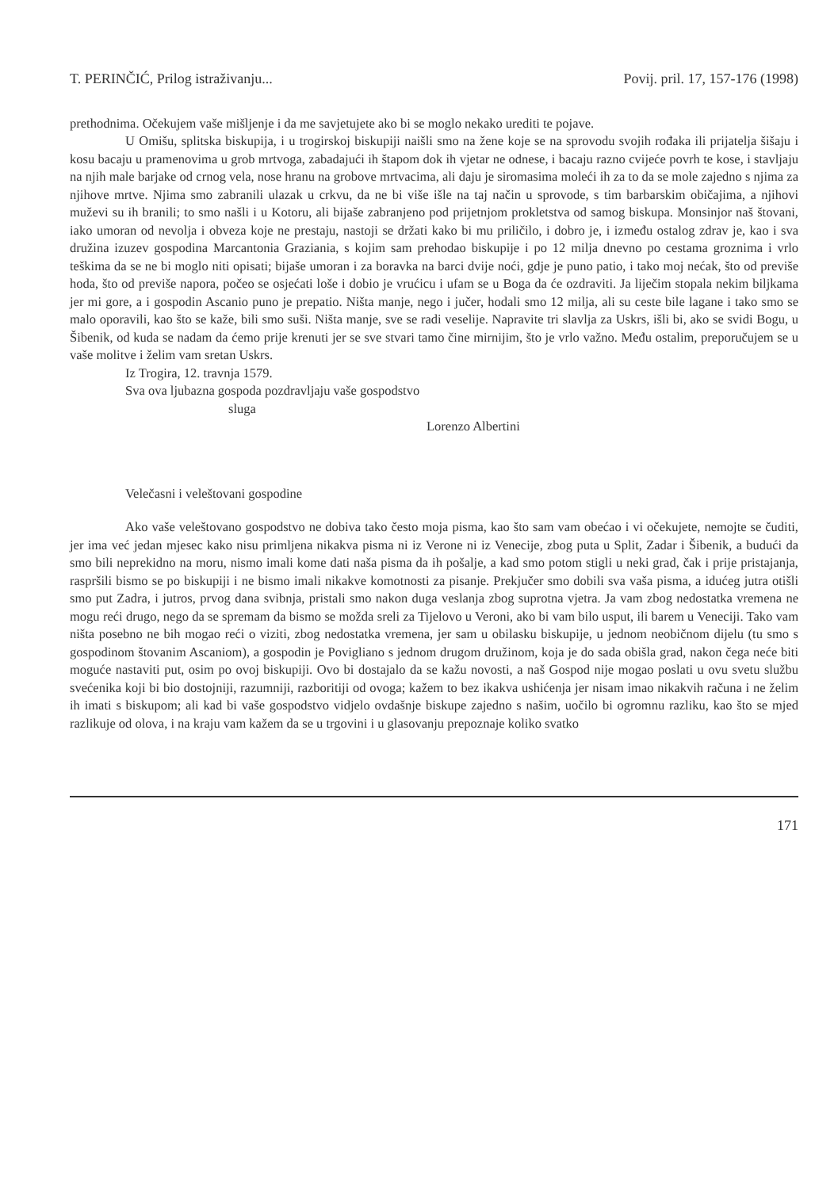T. PERINČIĆ, Prilog istraživanju... Povij. pril. 17, 157-176 (1998)
prethodnima. Očekujem vaše mišljenje i da me savjetujete ako bi se moglo nekako urediti te pojave.
U Omišu, splitska biskupija, i u trogirskoj biskupiji naišli smo na žene koje se na sprovodu svojih rođaka ili prijatelja šišaju i kosu bacaju u pramenovima u grob mrtvoga, zabadajući ih štapom dok ih vjetar ne odnese, i bacaju razno cvijeće povrh te kose, i stavljaju na njih male barjake od crnog vela, nose hranu na grobove mrtvacima, ali daju je siromasima moleći ih za to da se mole zajedno s njima za njihove mrtve. Njima smo zabranili ulazak u crkvu, da ne bi više išle na taj način u sprovode, s tim barbarskim običajima, a njihovi muževi su ih branili; to smo našli i u Kotoru, ali bijaše zabranjeno pod prijetnjom prokletstva od samog biskupa. Monsinjor naš štovani, iako umoran od nevolja i obveza koje ne prestaju, nastoji se držati kako bi mu priličilo, i dobro je, i između ostalog zdrav je, kao i sva družina izuzev gospodina Marcantonia Graziania, s kojim sam prehodao biskupije i po 12 milja dnevno po cestama groznima i vrlo teškima da se ne bi moglo niti opisati; bijaše umoran i za boravka na barci dvije noći, gdje je puno patio, i tako moj nećak, što od previše hoda, što od previše napora, počeo se osjećati loše i dobio je vrućicu i ufam se u Boga da će ozdraviti. Ja liječim stopala nekim biljkama jer mi gore, a i gospodin Ascanio puno je prepatio. Ništa manje, nego i jučer, hodali smo 12 milja, ali su ceste bile lagane i tako smo se malo oporavili, kao što se kaže, bili smo suši. Ništa manje, sve se radi veselije. Napravite tri slavlja za Uskrs, išli bi, ako se svidi Bogu, u Šibenik, od kuda se nadam da ćemo prije krenuti jer se sve stvari tamo čine mirnijim, što je vrlo važno. Među ostalim, preporučujem se u vaše molitve i želim vam sretan Uskrs.
Iz Trogira, 12. travnja 1579.
Sva ova ljubazna gospoda pozdravljaju vaše gospodstvo
sluga
Lorenzo Albertini
Velečasni i veleštovani gospodine
Ako vaše veleštovano gospodstvo ne dobiva tako često moja pisma, kao što sam vam obećao i vi očekujete, nemojte se čuditi, jer ima već jedan mjesec kako nisu primljena nikakva pisma ni iz Verone ni iz Venecije, zbog puta u Split, Zadar i Šibenik, a budući da smo bili neprekidno na moru, nismo imali kome dati naša pisma da ih pošalje, a kad smo potom stigli u neki grad, čak i prije pristajanja, raspršili bismo se po biskupiji i ne bismo imali nikakve komotnosti za pisanje. Prekjučer smo dobili sva vaša pisma, a idućeg jutra otišli smo put Zadra, i jutros, prvog dana svibnja, pristali smo nakon duga veslanja zbog suprotna vjetra. Ja vam zbog nedostatka vremena ne mogu reći drugo, nego da se spremam da bismo se možda sreli za Tijelovo u Veroni, ako bi vam bilo usput, ili barem u Veneciji. Tako vam ništa posebno ne bih mogao reći o viziti, zbog nedostatka vremena, jer sam u obilasku biskupije, u jednom neobičnom dijelu (tu smo s gospodinom štovanim Ascaniom), a gospodin je Povigliano s jednom drugom družinom, koja je do sada obišla grad, nakon čega neće biti moguće nastaviti put, osim po ovoj biskupiji. Ovo bi dostajalo da se kažu novosti, a naš Gospod nije mogao poslati u ovu svetu službu svećenika koji bi bio dostojniji, razumniji, razboritiji od ovoga; kažem to bez ikakva ushićenja jer nisam imao nikakvih računa i ne želim ih imati s biskupom; ali kad bi vaše gospodstvo vidjelo ovdašnje biskupe zajedno s našim, uočilo bi ogromnu razliku, kao što se mjed razlikuje od olova, i na kraju vam kažem da se u trgovini i u glasovanju prepoznaje koliko svatko
171